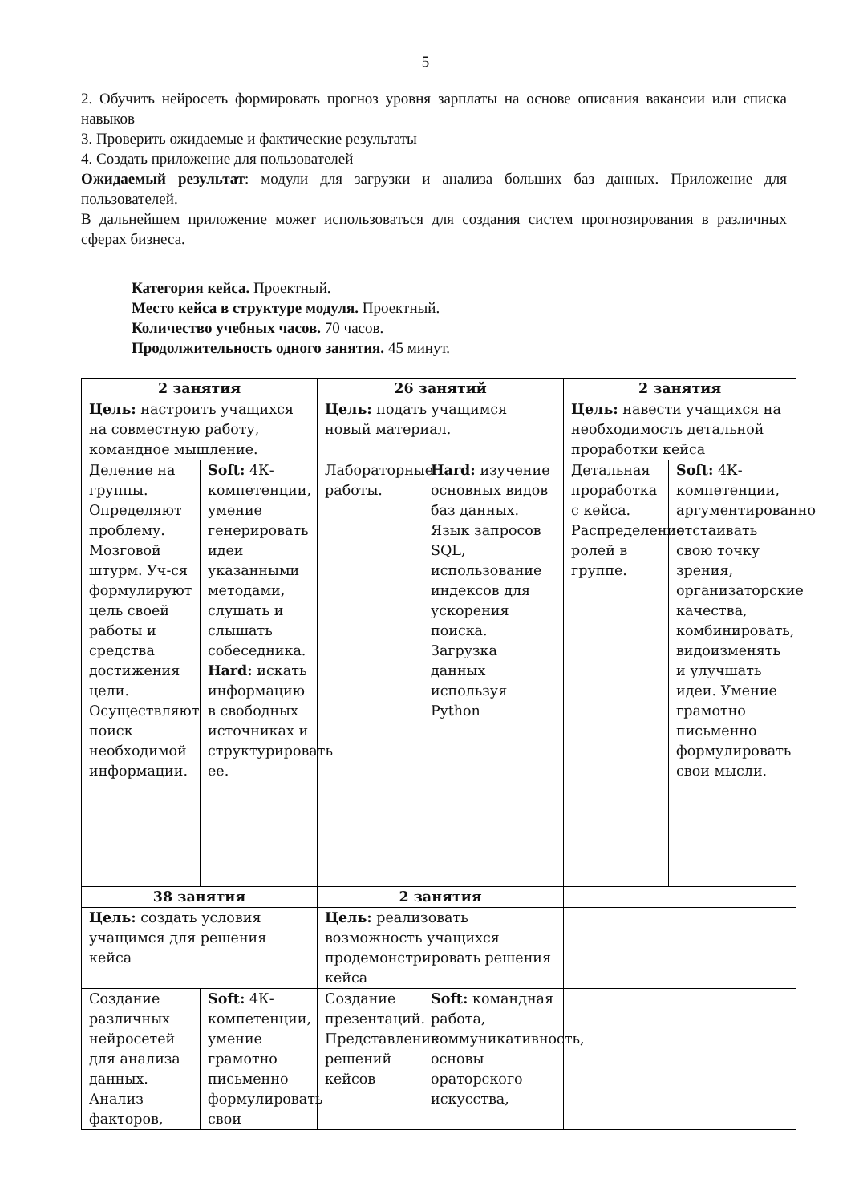5
2. Обучить нейросеть формировать прогноз уровня зарплаты на основе описания вакансии или списка навыков
3. Проверить ожидаемые и фактические результаты
4. Создать приложение для пользователей
Ожидаемый результат: модули для загрузки и анализа больших баз данных. Приложение для пользователей.
В дальнейшем приложение может использоваться для создания систем прогнозирования в различных сферах бизнеса.
Категория кейса. Проектный.
Место кейса в структуре модуля. Проектный.
Количество учебных часов. 70 часов.
Продолжительность одного занятия. 45 минут.
| 2 занятия | | 26 занятий | | 2 занятия | |
| --- | --- | --- | --- | --- | --- |
| Цель: настроить учащихся на совместную работу, командное мышление. | | Цель: подать учащимся новый материал. | | Цель: навести учащихся на необходимость детальной проработки кейса | |
| Деление на группы. Определяют проблему. Мозговой штурм. Уч-ся формулируют цель своей работы и средства достижения цели. Осуществляют поиск необходимой информации. | Soft: 4К-компетенции, умение генерировать идеи указанными методами, слушать и слышать собеседника. Hard: искать информацию в свободных источниках и структурировать ее. | Лабораторные работы. | Hard: изучение основных видов баз данных. Язык запросов SQL, использование индексов для ускорения поиска. Загрузка данных используя Python | Детальная проработка с кейса. Распределение ролей в группе. | Soft: 4К-компетенции, аргументированно отстаивать свою точку зрения, организаторские качества, комбинировать, видоизменять и улучшать идеи. Умение грамотно письменно формулировать свои мысли. |
| 38 занятия | | 2 занятия | | | |
| Цель: создать условия учащимся для решения кейса | | Цель: реализовать возможность учащихся продемонстрировать решения кейса | | | |
| Создание различных нейросетей для анализа данных. Анализ факторов, | Soft: 4К-компетенции, умение грамотно письменно формулировать свои | Создание презентаций. Представление решений кейсов | Soft: командная работа, коммуникативность, основы ораторского искусства, | | |